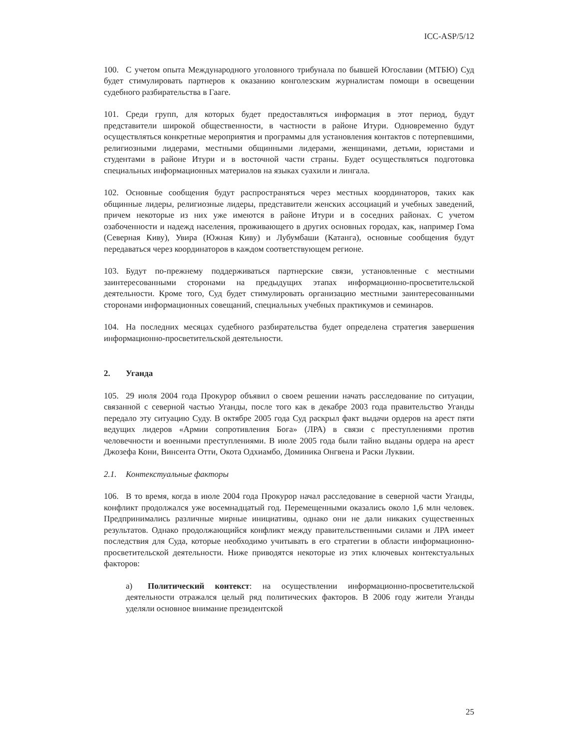ICC-ASP/5/12
100. С учетом опыта Международного уголовного трибунала по бывшей Югославии (МТБЮ) Суд будет стимулировать партнеров к оказанию конголезским журналистам помощи в освещении судебного разбирательства в Гааге.
101. Среди групп, для которых будет предоставляться информация в этот период, будут представители широкой общественности, в частности в районе Итури. Одновременно будут осуществляться конкретные мероприятия и программы для установления контактов с потерпевшими, религиозными лидерами, местными общинными лидерами, женщинами, детьми, юристами и студентами в районе Итури и в восточной части страны. Будет осуществляться подготовка специальных информационных материалов на языках суахили и лингала.
102. Основные сообщения будут распространяться через местных координаторов, таких как общинные лидеры, религиозные лидеры, представители женских ассоциаций и учебных заведений, причем некоторые из них уже имеются в районе Итури и в соседних районах. С учетом озабоченности и надежд населения, проживающего в других основных городах, как, например Гома (Северная Киву), Увира (Южная Киву) и Лубумбаши (Катанга), основные сообщения будут передаваться через координаторов в каждом соответствующем регионе.
103. Будут по-прежнему поддерживаться партнерские связи, установленные с местными заинтересованными сторонами на предыдущих этапах информационно-просветительской деятельности. Кроме того, Суд будет стимулировать организацию местными заинтересованными сторонами информационных совещаний, специальных учебных практикумов и семинаров.
104. На последних месяцах судебного разбирательства будет определена стратегия завершения информационно-просветительской деятельности.
2. Уганда
105. 29 июля 2004 года Прокурор объявил о своем решении начать расследование по ситуации, связанной с северной частью Уганды, после того как в декабре 2003 года правительство Уганды передало эту ситуацию Суду. В октябре 2005 года Суд раскрыл факт выдачи ордеров на арест пяти ведущих лидеров «Армии сопротивления Бога» (ЛРА) в связи с преступлениями против человечности и военными преступлениями. В июле 2005 года были тайно выданы ордера на арест Джозефа Кони, Винсента Отти, Окота Одхиамбо, Доминика Онгвена и Раски Луквии.
2.1. Контекстуальные факторы
106. В то время, когда в июле 2004 года Прокурор начал расследование в северной части Уганды, конфликт продолжался уже восемнадцатый год. Перемещенными оказались около 1,6 млн человек. Предпринимались различные мирные инициативы, однако они не дали никаких существенных результатов. Однако продолжающийся конфликт между правительственными силами и ЛРА имеет последствия для Суда, которые необходимо учитывать в его стратегии в области информационно-просветительской деятельности. Ниже приводятся некоторые из этих ключевых контекстуальных факторов:
a) Политический контекст: на осуществлении информационно-просветительской деятельности отражался целый ряд политических факторов. В 2006 году жители Уганды уделяли основное внимание президентской
25